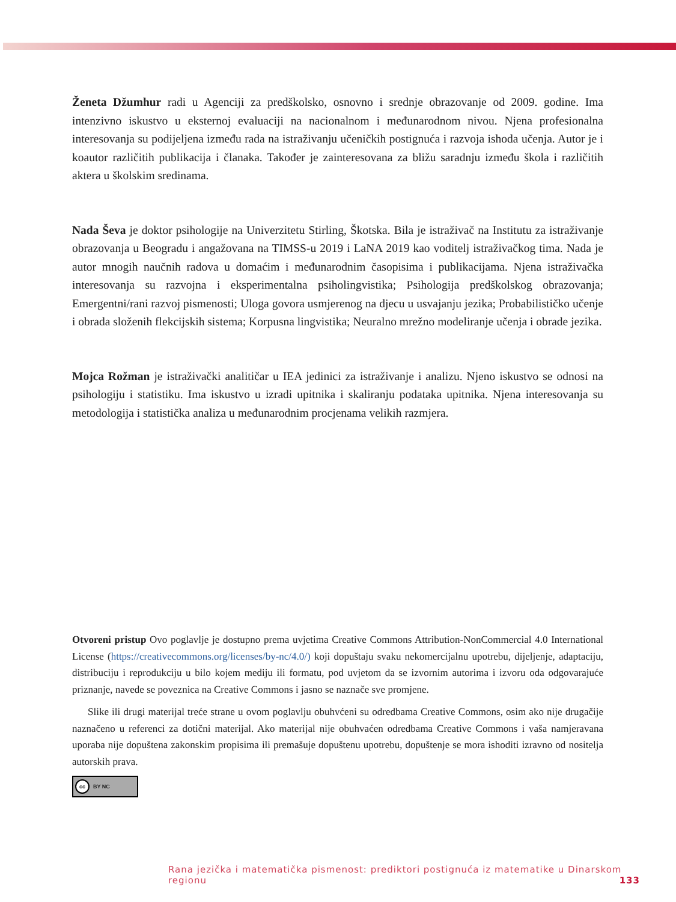Ženeta Džumhur radi u Agenciji za predškolsko, osnovno i srednje obrazovanje od 2009. godine. Ima intenzivno iskustvo u eksternoj evaluaciji na nacionalnom i međunarodnom nivou. Njena profesionalna interesovanja su podijeljena između rada na istraživanju učeničkih postignuća i razvoja ishoda učenja. Autor je i koautor različitih publikacija i članaka. Također je zainteresovana za bližu saradnju između škola i različitih aktera u školskim sredinama.
Nada Ševa je doktor psihologije na Univerzitetu Stirling, Škotska. Bila je istraživač na Institutu za istraživanje obrazovanja u Beogradu i angažovana na TIMSS-u 2019 i LaNA 2019 kao voditelj istraživačkog tima. Nada je autor mnogih naučnih radova u domaćim i međunarodnim časopisima i publikacijama. Njena istraživačka interesovanja su razvojna i eksperimentalna psiholingvistika; Psihologija predškolskog obrazovanja; Emergentni/rani razvoj pismenosti; Uloga govora usmjerenog na djecu u usvajanju jezika; Probabilističko učenje i obrada složenih flekcijskih sistema; Korpusna lingvistika; Neuralno mrežno modeliranje učenja i obrade jezika.
Mojca Rožman je istraživački analitičar u IEA jedinici za istraživanje i analizu. Njeno iskustvo se odnosi na psihologiju i statistiku. Ima iskustvo u izradi upitnika i skaliranju podataka upitnika. Njena interesovanja su metodologija i statistička analiza u međunarodnim procjenama velikih razmjera.
Otvoreni pristup Ovo poglavlje je dostupno prema uvjetima Creative Commons Attribution-NonCommercial 4.0 International License (https://creativecommons.org/licenses/by-nc/4.0/) koji dopuštaju svaku nekomercijalnu upotrebu, dijeljenje, adaptaciju, distribuciju i reprodukciju u bilo kojem mediju ili formatu, pod uvjetom da se izvornim autorima i izvoru oda odgovarajuće priznanje, navede se poveznica na Creative Commons i jasno se naznače sve promjene.
Slike ili drugi materijal treće strane u ovom poglavlju obuhvćeni su odredbama Creative Commons, osim ako nije drugačije naznačeno u referenci za dotični materijal. Ako materijal nije obuhvaćen odredbama Creative Commons i vaša namjeravana uporaba nije dopuštena zakonskim propisima ili premašuje dopuštenu upotrebu, dopuštenje se mora ishoditi izravno od nositelja autorskih prava.
cc BY NC
Rana jezička i matematička pismenost: prediktori postignuća iz matematike u Dinarskom regionu 133